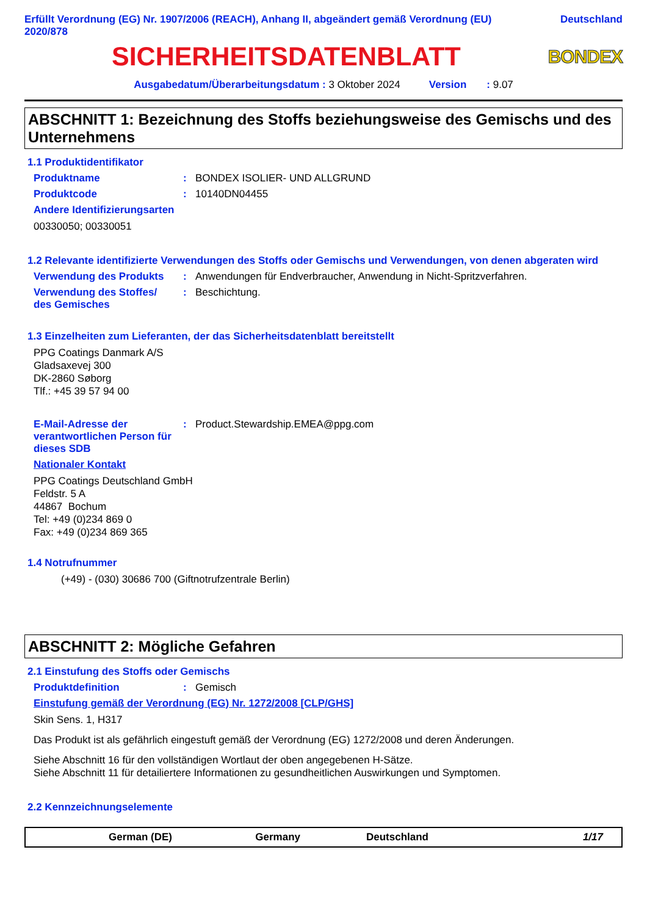Erfüllt Verordnung (EG) Nr. 1907/2006 (REACH), Anhang II, abgeändert gemäß Verordnung (EU)
2020/878
Deutschland
SICHERHEITSDATENBLATT
BONDEX
Ausgabedatum/Überarbeitungsdatum : 3 Oktober 2024 Version : 9.07
ABSCHNITT 1: Bezeichnung des Stoffs beziehungsweise des Gemischs und des Unternehmens
1.1 Produktidentifikator
Produktname : BONDEX ISOLIER- UND ALLGRUND
Produktcode : 10140DN04455
Andere Identifizierungsarten
00330050; 00330051
1.2 Relevante identifizierte Verwendungen des Stoffs oder Gemischs und Verwendungen, von denen abgeraten wird
Verwendung des Produkts : Anwendungen für Endverbraucher, Anwendung in Nicht-Spritzverfahren.
Verwendung des Stoffes/
des Gemisches
: Beschichtung.
1.3 Einzelheiten zum Lieferanten, der das Sicherheitsdatenblatt bereitstellt
PPG Coatings Danmark A/S
Gladsaxevej 300
DK-2860 Søborg
Tlf.: +45 39 57 94 00
E-Mail-Adresse der verantwortlichen Person für dieses SDB
: Product.Stewardship.EMEA@ppg.com
Nationaler Kontakt
PPG Coatings Deutschland GmbH
Feldstr. 5 A
44867 Bochum
Tel: +49 (0)234 869 0
Fax: +49 (0)234 869 365
1.4 Notrufnummer
(+49) - (030) 30686 700 (Giftnotrufzentrale Berlin)
ABSCHNITT 2: Mögliche Gefahren
2.1 Einstufung des Stoffs oder Gemischs
Produktdefinition : Gemisch
Einstufung gemäß der Verordnung (EG) Nr. 1272/2008 [CLP/GHS]
Skin Sens. 1, H317
Das Produkt ist als gefährlich eingestuft gemäß der Verordnung (EG) 1272/2008 und deren Änderungen.
Siehe Abschnitt 16 für den vollständigen Wortlaut der oben angegebenen H-Sätze.
Siehe Abschnitt 11 für detailiertere Informationen zu gesundheitlichen Auswirkungen und Symptomen.
2.2 Kennzeichnungselemente
German (DE) Germany Deutschland 1/17